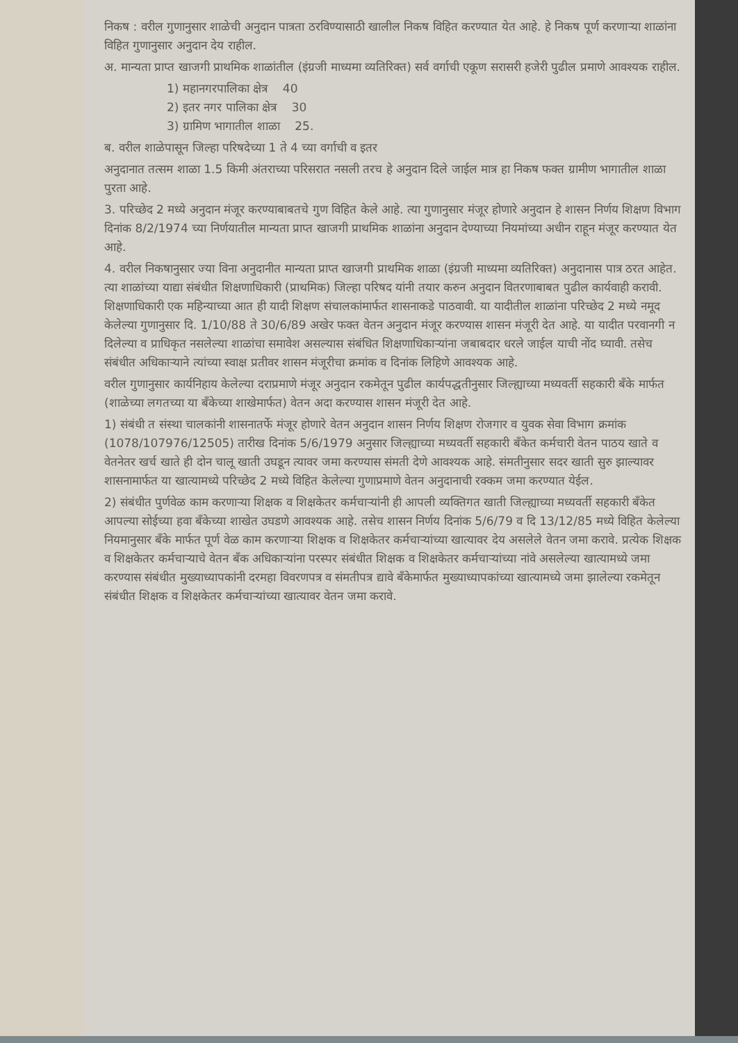निकष : वरील गुणानुसार शाळेची अनुदान पात्रता ठरविण्यासाठी खालील निकष विहित करण्यात येत आहे. हे निकष पूर्ण करणाऱ्या शाळांना विहित गुणानुसार अनुदान देय राहील.
अ. मान्यता प्राप्त खाजगी प्राथमिक शाळांतील (इंग्रजी माध्यमा व्यतिरिक्त) सर्व वर्गाची एकूण सरासरी हजेरी पुढील प्रमाणे आवश्यक राहील.
1) महानगरपालिका क्षेत्र 40
2) इतर नगर पालिका क्षेत्र 30
3) ग्रामिण भागातील शाळा 25.
ब. वरील शाळेपासून जिल्हा परिषदेच्या 1 ते 4 च्या वर्गाची व इतर
अनुदानात तत्सम शाळा 1.5 किमी अंतराच्या परिसरात नसली तरच हे अनुदान दिले जाईल मात्र हा निकष फक्त ग्रामीण भागातील शाळा पुरता आहे.
3. परिच्छेद 2 मध्ये अनुदान मंजूर करण्याबाबतचे गुण विहित केले आहे. त्या गुणानुसार मंजूर होणारे अनुदान हे शासन निर्णय शिक्षण विभाग दिनांक 8/2/1974 च्या निर्णयातील मान्यता प्राप्त खाजगी प्राथमिक शाळांना अनुदान देण्याच्या नियमांच्या अधीन राहून मंजूर करण्यात येत आहे.
4. वरील निकषानुसार ज्या विना अनुदानीत मान्यता प्राप्त खाजगी प्राथमिक शाळा (इंग्रजी माध्यमा व्यतिरिक्त) अनुदानास पात्र ठरत आहेत. त्या शाळांच्या याद्या संबंधीत शिक्षणाधिकारी (प्राथमिक) जिल्हा परिषद यांनी तयार करुन अनुदान वितरणाबाबत पुढील कार्यवाही करावी. शिक्षणाधिकारी एक महिन्याच्या आत ही यादी शिक्षण संचालकांमार्फत शासनाकडे पाठवावी. या यादीतील शाळांना परिच्छेद 2 मध्ये नमूद केलेल्या गुणानुसार दि. 1/10/88 ते 30/6/89 अखेर फक्त वेतन अनुदान मंजूर करण्यास शासन मंजूरी देत आहे. या यादीत परवानगी न दिलेल्या व प्राधिकृत नसलेल्या शाळांचा समावेश असल्यास संबंधित शिक्षणाधिकाऱ्यांना जबाबदार धरले जाईल याची नोंद घ्यावी. तसेच संबंधीत अधिकाऱ्याने त्यांच्या स्वाक्ष प्रतीवर शासन मंजूरीचा क्रमांक व दिनांक लिहिणे आवश्यक आहे.
वरील गुणानुसार कार्यनिहाय केलेल्या दराप्रमाणे मंजूर अनुदान रकमेतून पुढील कार्यपद्धतीनुसार जिल्ह्याच्या मध्यवर्ती सहकारी बँके मार्फत (शाळेच्या लगतच्या या बँकेच्या शाखेमार्फत) वेतन अदा करण्यास शासन मंजूरी देत आहे.
1) संबंधी त संस्था चालकांनी शासनातर्फे मंजूर होणारे वेतन अनुदान शासन निर्णय शिक्षण रोजगार व युवक सेवा विभाग क्रमांक (1078/107976/12505) तारीख दिनांक 5/6/1979 अनुसार जिल्ह्याच्या मध्यवर्ती सहकारी बँकेत कर्मचारी वेतन पाठय खाते व वेतनेतर खर्च खाते ही दोन चालू खाती उघडून त्यावर जमा करण्यास संमती देणे आवश्यक आहे. संमतीनुसार सदर खाती सुरु झाल्यावर शासनामार्फत या खात्यामध्ये परिच्छेद 2 मध्ये विहित केलेल्या गुणाप्रमाणे वेतन अनुदानाची रक्कम जमा करण्यात येईल.
2) संबंधीत पुर्णवेळ काम करणाऱ्या शिक्षक व शिक्षकेतर कर्मचाऱ्यांनी ही आपली व्यक्तिगत खाती जिल्ह्याच्या मध्यवर्ती सहकारी बँकेत आपल्या सोईच्या हवा बँकेच्या शाखेत उघडणे आवश्यक आहे. तसेच शासन निर्णय दिनांक 5/6/79 व दि 13/12/85 मध्ये विहित केलेल्या नियमानुसार बँके मार्फत पूर्ण वेळ काम करणाऱ्या शिक्षक व शिक्षकेतर कर्मचाऱ्यांच्या खात्यावर देय असलेले वेतन जमा करावे. प्रत्येक शिक्षक व शिक्षकेतर कर्मचाऱ्याचे वेतन बँक अधिकाऱ्यांना परस्पर संबंधीत शिक्षक व शिक्षकेतर कर्मचाऱ्यांच्या नांवे असलेल्या खात्यामध्ये जमा करण्यास संबंधीत मुख्याध्यापकांनी दरमहा विवरणपत्र व संमतीपत्र द्यावे बँकेमार्फत मुख्याध्यापकांच्या खात्यामध्ये जमा झालेल्या रकमेतून संबंधीत शिक्षक व शिक्षकेतर कर्मचाऱ्यांच्या खात्यावर वेतन जमा करावे.